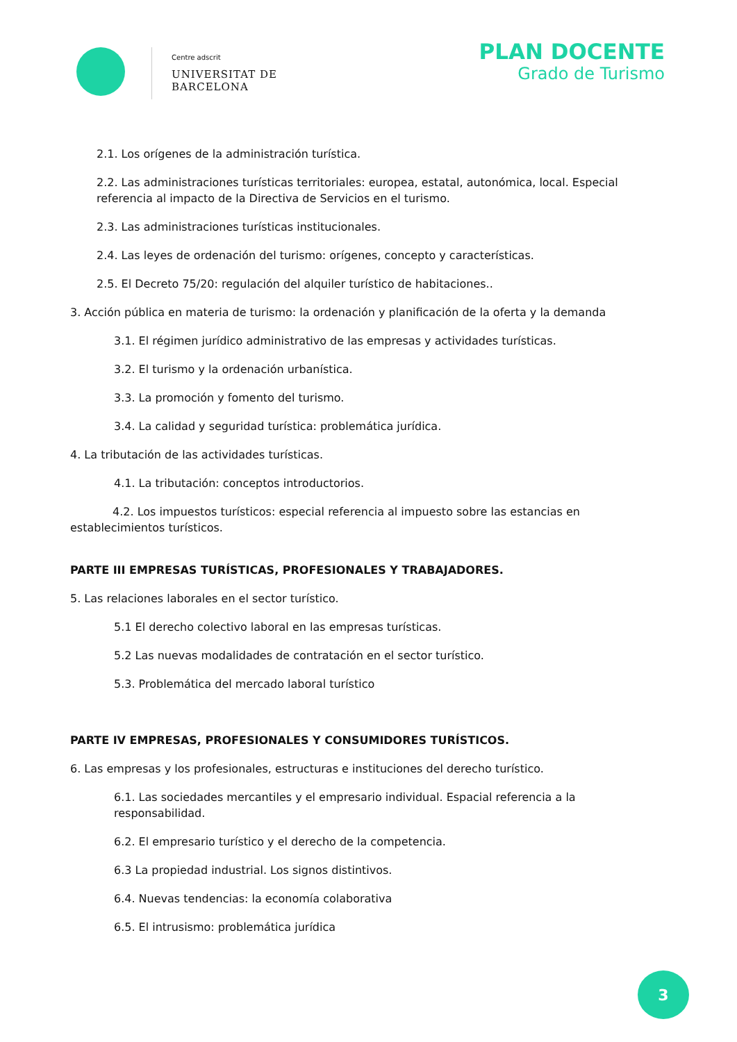Centre adscrit
UNIVERSITAT DE
BARCELONA
PLAN DOCENTE
Grado de Turismo
2.1. Los orígenes de la administración turística.
2.2. Las administraciones turísticas territoriales: europea, estatal, autonómica, local. Especial referencia al impacto de la Directiva de Servicios en el turismo.
2.3. Las administraciones turísticas institucionales.
2.4. Las leyes de ordenación del turismo: orígenes, concepto y características.
2.5. El Decreto 75/20: regulación del alquiler turístico de habitaciones..
3. Acción pública en materia de turismo: la ordenación y planificación de la oferta y la demanda
3.1. El régimen jurídico administrativo de las empresas y actividades turísticas.
3.2. El turismo y la ordenación urbanística.
3.3. La promoción y fomento del turismo.
3.4. La calidad y seguridad turística: problemática jurídica.
4. La tributación de las actividades turísticas.
4.1. La tributación: conceptos introductorios.
4.2. Los impuestos turísticos: especial referencia al impuesto sobre las estancias en establecimientos turísticos.
PARTE III EMPRESAS TURÍSTICAS, PROFESIONALES Y TRABAJADORES.
5. Las relaciones laborales en el sector turístico.
5.1 El derecho colectivo laboral en las empresas turísticas.
5.2 Las nuevas modalidades de contratación en el sector turístico.
5.3. Problemática del mercado laboral turístico
PARTE IV EMPRESAS, PROFESIONALES Y CONSUMIDORES TURÍSTICOS.
6. Las empresas y los profesionales, estructuras e instituciones del derecho turístico.
6.1. Las sociedades mercantiles y el empresario individual. Espacial referencia a la responsabilidad.
6.2. El empresario turístico y el derecho de la competencia.
6.3 La propiedad industrial. Los signos distintivos.
6.4. Nuevas tendencias: la economía colaborativa
6.5. El intrusismo: problemática jurídica
3